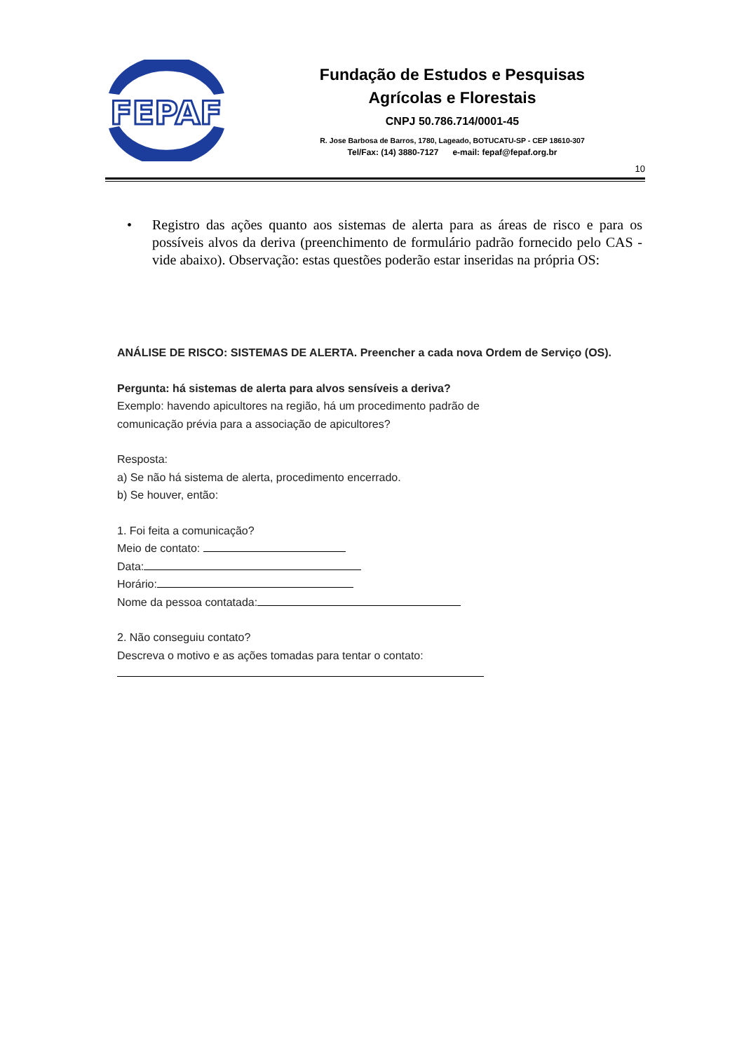FEPAF
Fundação de Estudos e Pesquisas
Agrícolas e Florestais
CNPJ 50.786.714/0001-45
R. Jose Barbosa de Barros, 1780, Lageado, BOTUCATU-SP - CEP 18610-307
Tel/Fax: (14) 3880-7127 e-mail: fepaf@fepaf.org.br
10
•
Registro das ações quanto aos sistemas de alerta para as áreas de risco e para os possíveis alvos da deriva (preenchimento de formulário padrão fornecido pelo CAS - vide abaixo). Observação: estas questões poderão estar inseridas na própria OS:
ANÁLISE DE RISCO: SISTEMAS DE ALERTA. Preencher a cada nova Ordem de Serviço (OS).
Pergunta: há sistemas de alerta para alvos sensíveis a deriva?
Exemplo: havendo apicultores na região, há um procedimento padrão de
comunicação prévia para a associação de apicultores?
Resposta:
a) Se não há sistema de alerta, procedimento encerrado.
b) Se houver, então:
1. Foi feita a comunicação?
Meio de contato:
Data:
Horário:
Nome da pessoa contatada:
2. Não conseguiu contato?
Descreva o motivo e as ações tomadas para tentar o contato: